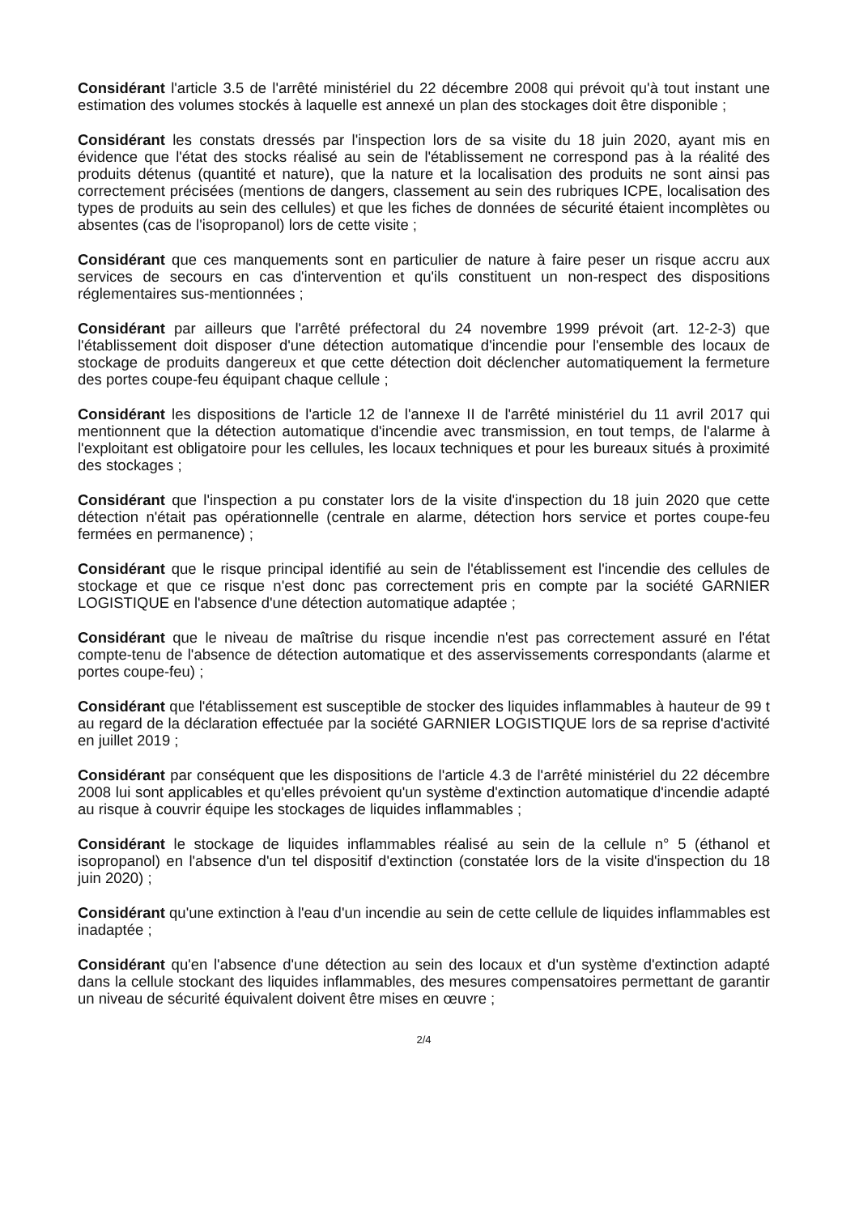Considérant l'article 3.5 de l'arrêté ministériel du 22 décembre 2008 qui prévoit qu'à tout instant une estimation des volumes stockés à laquelle est annexé un plan des stockages doit être disponible ;
Considérant les constats dressés par l'inspection lors de sa visite du 18 juin 2020, ayant mis en évidence que l'état des stocks réalisé au sein de l'établissement ne correspond pas à la réalité des produits détenus (quantité et nature), que la nature et la localisation des produits ne sont ainsi pas correctement précisées (mentions de dangers, classement au sein des rubriques ICPE, localisation des types de produits au sein des cellules) et que les fiches de données de sécurité étaient incomplètes ou absentes (cas de l'isopropanol) lors de cette visite ;
Considérant que ces manquements sont en particulier de nature à faire peser un risque accru aux services de secours en cas d'intervention et qu'ils constituent un non-respect des dispositions réglementaires sus-mentionnées ;
Considérant par ailleurs que l'arrêté préfectoral du 24 novembre 1999 prévoit (art. 12-2-3) que l'établissement doit disposer d'une détection automatique d'incendie pour l'ensemble des locaux de stockage de produits dangereux et que cette détection doit déclencher automatiquement la fermeture des portes coupe-feu équipant chaque cellule ;
Considérant les dispositions de l'article 12 de l'annexe II de l'arrêté ministériel du 11 avril 2017 qui mentionnent que la détection automatique d'incendie avec transmission, en tout temps, de l'alarme à l'exploitant est obligatoire pour les cellules, les locaux techniques et pour les bureaux situés à proximité des stockages ;
Considérant que l'inspection a pu constater lors de la visite d'inspection du 18 juin 2020 que cette détection n'était pas opérationnelle (centrale en alarme, détection hors service et portes coupe-feu fermées en permanence) ;
Considérant que le risque principal identifié au sein de l'établissement est l'incendie des cellules de stockage et que ce risque n'est donc pas correctement pris en compte par la société GARNIER LOGISTIQUE en l'absence d'une détection automatique adaptée ;
Considérant que le niveau de maîtrise du risque incendie n'est pas correctement assuré en l'état compte-tenu de l'absence de détection automatique et des asservissements correspondants (alarme et portes coupe-feu) ;
Considérant que l'établissement est susceptible de stocker des liquides inflammables à hauteur de 99 t au regard de la déclaration effectuée par la société GARNIER LOGISTIQUE lors de sa reprise d'activité en juillet 2019 ;
Considérant par conséquent que les dispositions de l'article 4.3 de l'arrêté ministériel du 22 décembre 2008 lui sont applicables et qu'elles prévoient qu'un système d'extinction automatique d'incendie adapté au risque à couvrir équipe les stockages de liquides inflammables ;
Considérant le stockage de liquides inflammables réalisé au sein de la cellule n° 5 (éthanol et isopropanol) en l'absence d'un tel dispositif d'extinction (constatée lors de la visite d'inspection du 18 juin 2020) ;
Considérant qu'une extinction à l'eau d'un incendie au sein de cette cellule de liquides inflammables est inadaptée ;
Considérant qu'en l'absence d'une détection au sein des locaux et d'un système d'extinction adapté dans la cellule stockant des liquides inflammables, des mesures compensatoires permettant de garantir un niveau de sécurité équivalent doivent être mises en œuvre ;
2/4